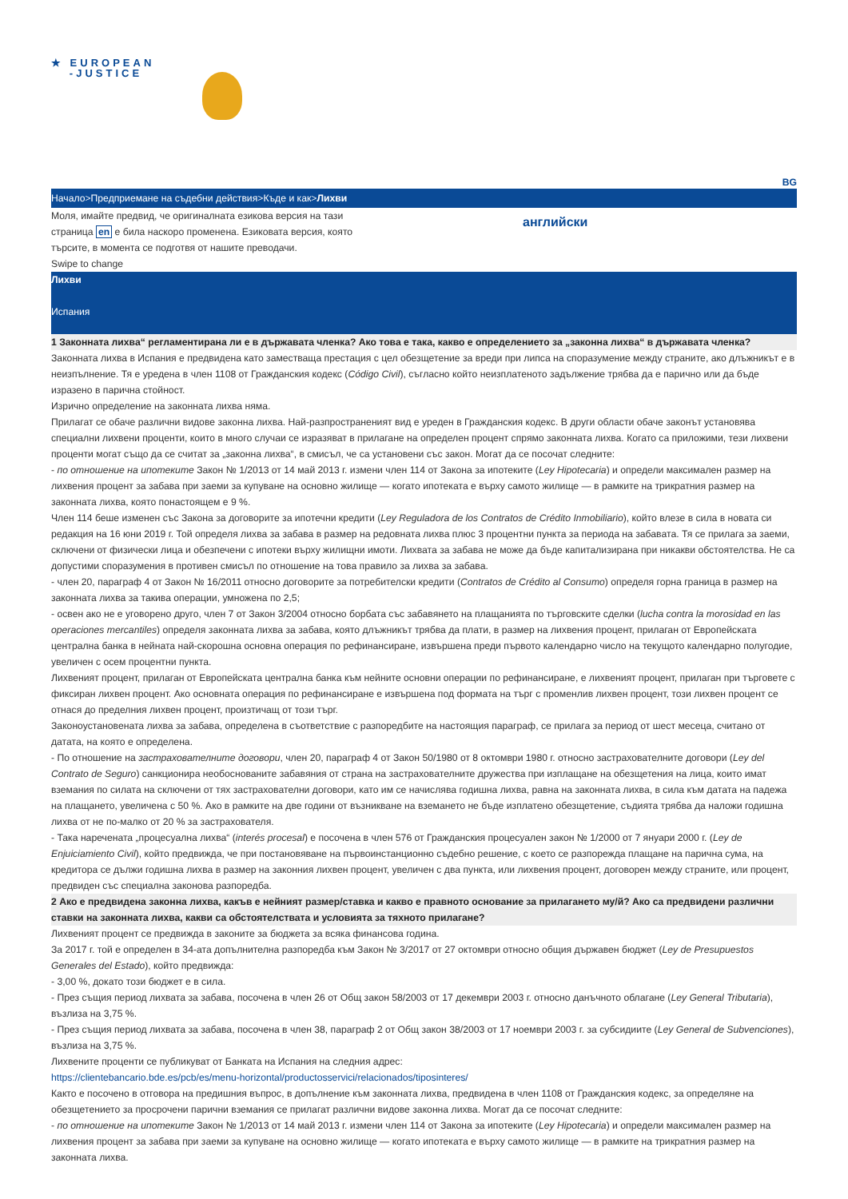★ EUROPEAN
-JUSTICE
BG
Начало>Предприемане на съдебни действия>Къде и как>Лихви
Моля, имайте предвид, че оригиналната езикова версия на тази страница en е била наскоро променена. Езиковата версия, която търсите, в момента се подготвя от нашите преводачи.
Swipe to change
английски
Лихви
Испания
1 Законната лихва“ регламентирана ли е в държавата членка? Ако това е така, какво е определението за „законна лихва“ в държавата членка?
Законната лихва в Испания е предвидена като заместваща престация с цел обезщетение за вреди при липса на споразумение между страните, ако длъжникът е в неизпълнение. Тя е уредена в член 1108 от Гражданския кодекс (Código Civil), съгласно който неизплатеното задължение трябва да е парично или да бъде изразено в парична стойност.
Изрично определение на законната лихва няма.
Прилагат се обаче различни видове законна лихва. Най-разпространеният вид е уреден в Гражданския кодекс. В други области обаче законът установява специални лихвени проценти, които в много случаи се изразяват в прилагане на определен процент спрямо законната лихва. Когато са приложими, тези лихвени проценти могат също да се считат за „законна лихва“, в смисъл, че са установени със закон. Могат да се посочат следните:
- по отношение на ипотеките Закон № 1/2013 от 14 май 2013 г. измени член 114 от Закона за ипотеките (Ley Hipotecaria) и определи максимален размер на лихвения процент за забава при заеми за купуване на основно жилище — когато ипотеката е върху самото жилище — в рамките на трикратния размер на законната лихва, която понастоящем е 9 %.
Член 114 беше изменен със Закона за договорите за ипотечни кредити (Ley Reguladora de los Contratos de Crédito Inmobiliario), който влезе в сила в новата си редакция на 16 юни 2019 г. Той определя лихва за забава в размер на редовната лихва плюс 3 процентни пункта за периода на забавата. Тя се прилага за заеми, сключени от физически лица и обезпечени с ипотеки върху жилищни имоти. Лихвата за забава не може да бъде капитализирана при никакви обстоятелства. Не са допустими споразумения в противен смисъл по отношение на това правило за лихва за забава.
- член 20, параграф 4 от Закон № 16/2011 относно договорите за потребителски кредити (Contratos de Crédito al Consumo) определя горна граница в размер на законната лихва за такива операции, умножена по 2,5;
- освен ако не е уговорено друго, член 7 от Закон 3/2004 относно борбата със забавянето на плащанията по търговските сделки (lucha contra la morosidad en las operaciones mercantiles) определя законната лихва за забава, която длъжникът трябва да плати, в размер на лихвения процент, прилаган от Европейската централна банка в нейната най-скорошна основна операция по рефинансиране, извършена преди първото календарно число на текущото календарно полугодие, увеличен с осем процентни пункта.
Лихвеният процент, прилаган от Европейската централна банка към нейните основни операции по рефинансиране, е лихвеният процент, прилаган при търговете с фиксиран лихвен процент. Ако основната операция по рефинансиране е извършена под формата на търг с променлив лихвен процент, този лихвен процент се отнася до пределния лихвен процент, произтичащ от този търг.
Законоустановената лихва за забава, определена в съответствие с разпоредбите на настоящия параграф, се прилага за период от шест месеца, считано от датата, на която е определена.
- По отношение на застрахователните договори, член 20, параграф 4 от Закон 50/1980 от 8 октомври 1980 г. относно застрахователните договори (Ley del Contrato de Seguro) санкционира необоснованите забавяния от страна на застрахователните дружества при изплащане на обезщетения на лица, които имат вземания по силата на сключени от тях застрахователни договори, като им се начислява годишна лихва, равна на законната лихва, в сила към датата на падежа на плащането, увеличена с 50 %. Ако в рамките на две години от възникване на вземането не бъде изплатено обезщетение, съдията трябва да наложи годишна лихва от не по-малко от 20 % за застрахователя.
- Така наречената „процесуална лихва“ (interés procesal) е посочена в член 576 от Гражданския процесуален закон № 1/2000 от 7 януари 2000 г. (Ley de Enjuiciamiento Civil), който предвижда, че при постановяване на първоинстанционно съдебно решение, с което се разпорежда плащане на парична сума, на кредитора се дължи годишна лихва в размер на законния лихвен процент, увеличен с два пункта, или лихвения процент, договорен между страните, или процент, предвиден със специална законова разпоредба.
2 Ако е предвидена законна лихва, какъв е нейният размер/ставка и какво е правното основание за прилагането му/й? Ако са предвидени различни ставки на законната лихва, какви са обстоятелствата и условията за тяхното прилагане?
Лихвеният процент се предвижда в законите за бюджета за всяка финансова година.
За 2017 г. той е определен в 34-ата допълнителна разпоредба към Закон № 3/2017 от 27 октомври относно общия държавен бюджет (Ley de Presupuestos Generales del Estado), който предвижда:
- 3,00 %, докато този бюджет е в сила.
- През същия период лихвата за забава, посочена в член 26 от Общ закон 58/2003 от 17 декември 2003 г. относно данъчното облагане (Ley General Tributaria), възлиза на 3,75 %.
- През същия период лихвата за забава, посочена в член 38, параграф 2 от Общ закон 38/2003 от 17 ноември 2003 г. за субсидиите (Ley General de Subvenciones), възлиза на 3,75 %.
Лихвените проценти се публикуват от Банката на Испания на следния адрес:
https://clientebancario.bde.es/pcb/es/menu-horizontal/productosservici/relacionados/tiposinteres/
Както е посочено в отговора на предишния въпрос, в допълнение към законната лихва, предвидена в член 1108 от Гражданския кодекс, за определяне на обезщетението за просрочени парични вземания се прилагат различни видове законна лихва. Могат да се посочат следните:
- по отношение на ипотеките Закон № 1/2013 от 14 май 2013 г. измени член 114 от Закона за ипотеките (Ley Hipotecaria) и определи максимален размер на лихвения процент за забава при заеми за купуване на основно жилище — когато ипотеката е върху самото жилище — в рамките на трикратния размер на законната лихва.